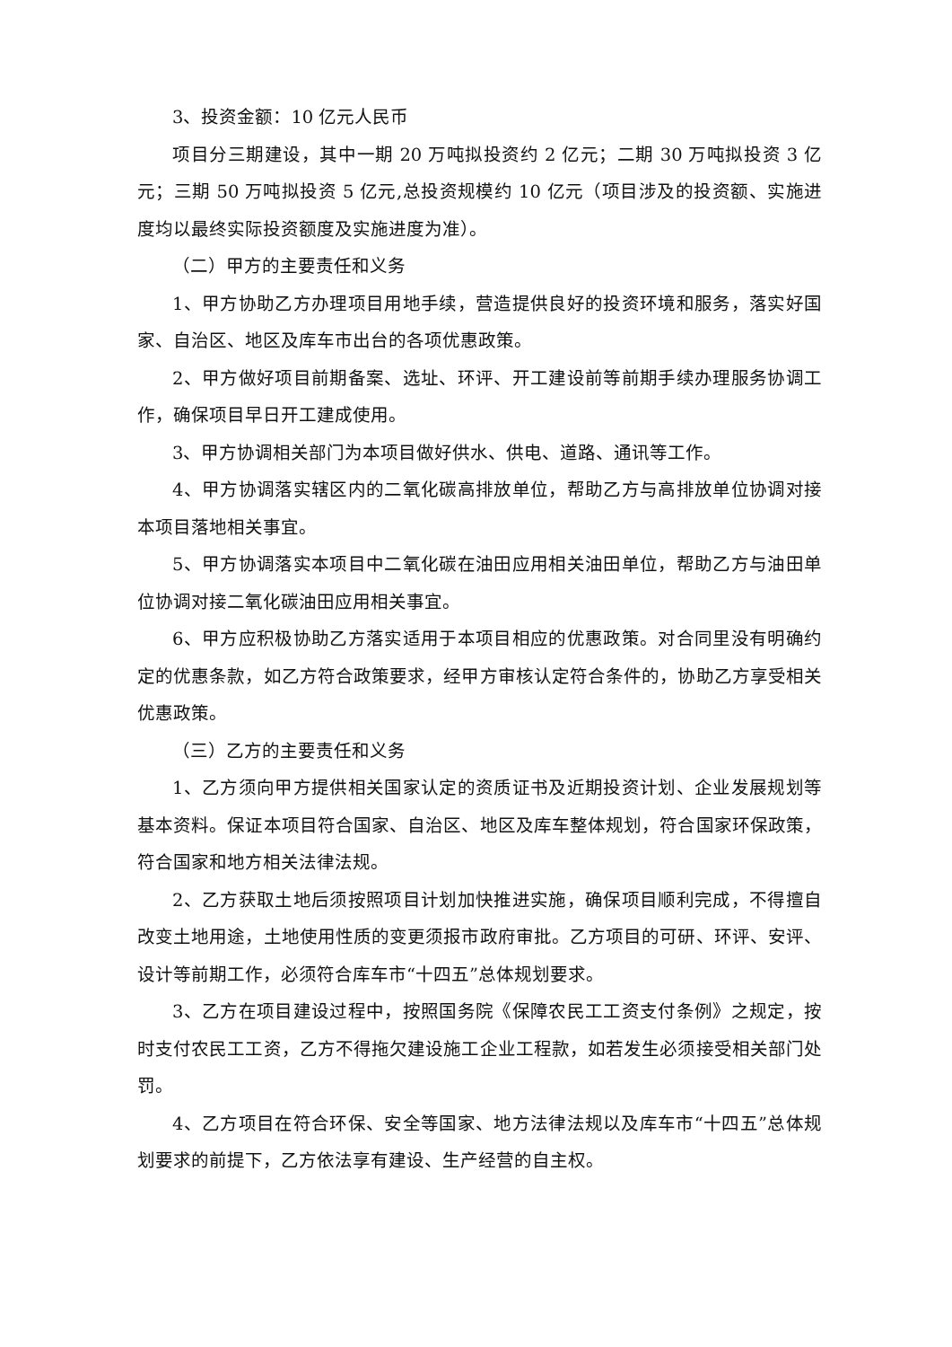3、投资金额：10 亿元人民币
项目分三期建设，其中一期 20 万吨拟投资约 2 亿元；二期 30 万吨拟投资 3 亿元；三期 50 万吨拟投资 5 亿元,总投资规模约 10 亿元（项目涉及的投资额、实施进度均以最终实际投资额度及实施进度为准）。
（二）甲方的主要责任和义务
1、甲方协助乙方办理项目用地手续，营造提供良好的投资环境和服务，落实好国家、自治区、地区及库车市出台的各项优惠政策。
2、甲方做好项目前期备案、选址、环评、开工建设前等前期手续办理服务协调工作，确保项目早日开工建成使用。
3、甲方协调相关部门为本项目做好供水、供电、道路、通讯等工作。
4、甲方协调落实辖区内的二氧化碳高排放单位，帮助乙方与高排放单位协调对接本项目落地相关事宜。
5、甲方协调落实本项目中二氧化碳在油田应用相关油田单位，帮助乙方与油田单位协调对接二氧化碳油田应用相关事宜。
6、甲方应积极协助乙方落实适用于本项目相应的优惠政策。对合同里没有明确约定的优惠条款，如乙方符合政策要求，经甲方审核认定符合条件的，协助乙方享受相关优惠政策。
（三）乙方的主要责任和义务
1、乙方须向甲方提供相关国家认定的资质证书及近期投资计划、企业发展规划等基本资料。保证本项目符合国家、自治区、地区及库车整体规划，符合国家环保政策，符合国家和地方相关法律法规。
2、乙方获取土地后须按照项目计划加快推进实施，确保项目顺利完成，不得擅自改变土地用途，土地使用性质的变更须报市政府审批。乙方项目的可研、环评、安评、设计等前期工作，必须符合库车市“十四五”总体规划要求。
3、乙方在项目建设过程中，按照国务院《保障农民工工资支付条例》之规定，按时支付农民工工资，乙方不得拖欠建设施工企业工程款，如若发生必须接受相关部门处罚。
4、乙方项目在符合环保、安全等国家、地方法律法规以及库车市“十四五”总体规划要求的前提下，乙方依法享有建设、生产经营的自主权。